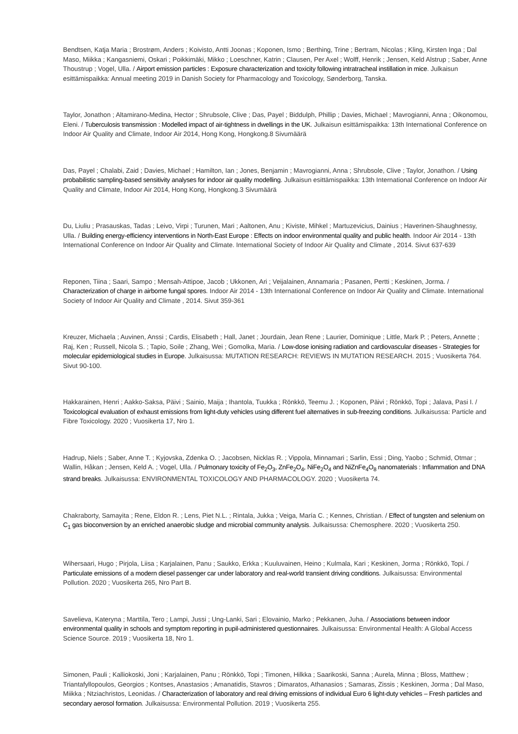Bendtsen, Katja Maria ; Brostrøm, Anders ; Koivisto, Antti Joonas ; Koponen, Ismo ; Berthing, Trine ; Bertram, Nicolas ; Kling, Kirsten Inga ; Dal Maso, Miikka ; Kangasniemi, Oskari ; Poikkimäki, Mikko ; Loeschner, Katrin ; Clausen, Per Axel ; Wolff, Henrik ; Jensen, Keld Alstrup ; Saber, Anne Thoustrup ; Vogel, Ulla. / Airport emission particles : Exposure characterization and toxicity following intratracheal instillation in mice. Julkaisun esittämispaikka: Annual meeting 2019 in Danish Society for Pharmacology and Toxicology, Sønderborg, Tanska.
Taylor, Jonathon ; Altamirano-Medina, Hector ; Shrubsole, Clive ; Das, Payel ; Biddulph, Phillip ; Davies, Michael ; Mavrogianni, Anna ; Oikonomou, Eleni. / Tuberculosis transmission : Modelled impact of air-tightness in dwellings in the UK. Julkaisun esittämispaikka: 13th International Conference on Indoor Air Quality and Climate, Indoor Air 2014, Hong Kong, Hongkong.8 Sivumäärä
Das, Payel ; Chalabi, Zaid ; Davies, Michael ; Hamilton, Ian ; Jones, Benjamin ; Mavrogianni, Anna ; Shrubsole, Clive ; Taylor, Jonathon. / Using probabilistic sampling-based sensitivity analyses for indoor air quality modelling. Julkaisun esittämispaikka: 13th International Conference on Indoor Air Quality and Climate, Indoor Air 2014, Hong Kong, Hongkong.3 Sivumäärä
Du, Liuliu ; Prasauskas, Tadas ; Leivo, Virpi ; Turunen, Mari ; Aaltonen, Anu ; Kiviste, Mihkel ; Martuzevicius, Dainius ; Haverinen-Shaughnessy, Ulla. / Building energy-efficiency interventions in North-East Europe : Effects on indoor environmental quality and public health. Indoor Air 2014 - 13th International Conference on Indoor Air Quality and Climate. International Society of Indoor Air Quality and Climate , 2014. Sivut 637-639
Reponen, Tiina ; Saari, Sampo ; Mensah-Attipoe, Jacob ; Ukkonen, Ari ; Veijalainen, Annamaria ; Pasanen, Pertti ; Keskinen, Jorma. / Characterization of charge in airborne fungal spores. Indoor Air 2014 - 13th International Conference on Indoor Air Quality and Climate. International Society of Indoor Air Quality and Climate , 2014. Sivut 359-361
Kreuzer, Michaela ; Auvinen, Anssi ; Cardis, Elisabeth ; Hall, Janet ; Jourdain, Jean Rene ; Laurier, Dominique ; Little, Mark P. ; Peters, Annette ; Raj, Ken ; Russell, Nicola S. ; Tapio, Soile ; Zhang, Wei ; Gomolka, Maria. / Low-dose ionising radiation and cardiovascular diseases - Strategies for molecular epidemiological studies in Europe. Julkaisussa: MUTATION RESEARCH: REVIEWS IN MUTATION RESEARCH. 2015 ; Vuosikerta 764. Sivut 90-100.
Hakkarainen, Henri ; Aakko-Saksa, Päivi ; Sainio, Maija ; Ihantola, Tuukka ; Rönkkö, Teemu J. ; Koponen, Päivi ; Rönkkö, Topi ; Jalava, Pasi I. / Toxicological evaluation of exhaust emissions from light-duty vehicles using different fuel alternatives in sub-freezing conditions. Julkaisussa: Particle and Fibre Toxicology. 2020 ; Vuosikerta 17, Nro 1.
Hadrup, Niels ; Saber, Anne T. ; Kyjovska, Zdenka O. ; Jacobsen, Nicklas R. ; Vippola, Minnamari ; Sarlin, Essi ; Ding, Yaobo ; Schmid, Otmar ; Wallin, Håkan ; Jensen, Keld A. ; Vogel, Ulla. / Pulmonary toxicity of Fe<sub>2</sub>O<sub>3</sub>, ZnFe<sub>2</sub>O<sub>4</sub>, NiFe<sub>2</sub>O<sub>4</sub> and NiZnFe<sub>4</sub>O<sub>8</sub> nanomaterials : Inflammation and DNA strand breaks. Julkaisussa: ENVIRONMENTAL TOXICOLOGY AND PHARMACOLOGY. 2020 ; Vuosikerta 74.
Chakraborty, Samayita ; Rene, Eldon R. ; Lens, Piet N.L. ; Rintala, Jukka ; Veiga, María C. ; Kennes, Christian. / Effect of tungsten and selenium on C<sub>1</sub> gas bioconversion by an enriched anaerobic sludge and microbial community analysis. Julkaisussa: Chemosphere. 2020 ; Vuosikerta 250.
Wihersaari, Hugo ; Pirjola, Liisa ; Karjalainen, Panu ; Saukko, Erkka ; Kuuluvainen, Heino ; Kulmala, Kari ; Keskinen, Jorma ; Rönkkö, Topi. / Particulate emissions of a modern diesel passenger car under laboratory and real-world transient driving conditions. Julkaisussa: Environmental Pollution. 2020 ; Vuosikerta 265, Nro Part B.
Savelieva, Kateryna ; Marttila, Tero ; Lampi, Jussi ; Ung-Lanki, Sari ; Elovainio, Marko ; Pekkanen, Juha. / Associations between indoor environmental quality in schools and symptom reporting in pupil-administered questionnaires. Julkaisussa: Environmental Health: A Global Access Science Source. 2019 ; Vuosikerta 18, Nro 1.
Simonen, Pauli ; Kalliokoski, Joni ; Karjalainen, Panu ; Rönkkö, Topi ; Timonen, Hilkka ; Saarikoski, Sanna ; Aurela, Minna ; Bloss, Matthew ; Triantafyllopoulos, Georgios ; Kontses, Anastasios ; Amanatidis, Stavros ; Dimaratos, Athanasios ; Samaras, Zissis ; Keskinen, Jorma ; Dal Maso, Miikka ; Ntziachristos, Leonidas. / Characterization of laboratory and real driving emissions of individual Euro 6 light-duty vehicles – Fresh particles and secondary aerosol formation. Julkaisussa: Environmental Pollution. 2019 ; Vuosikerta 255.